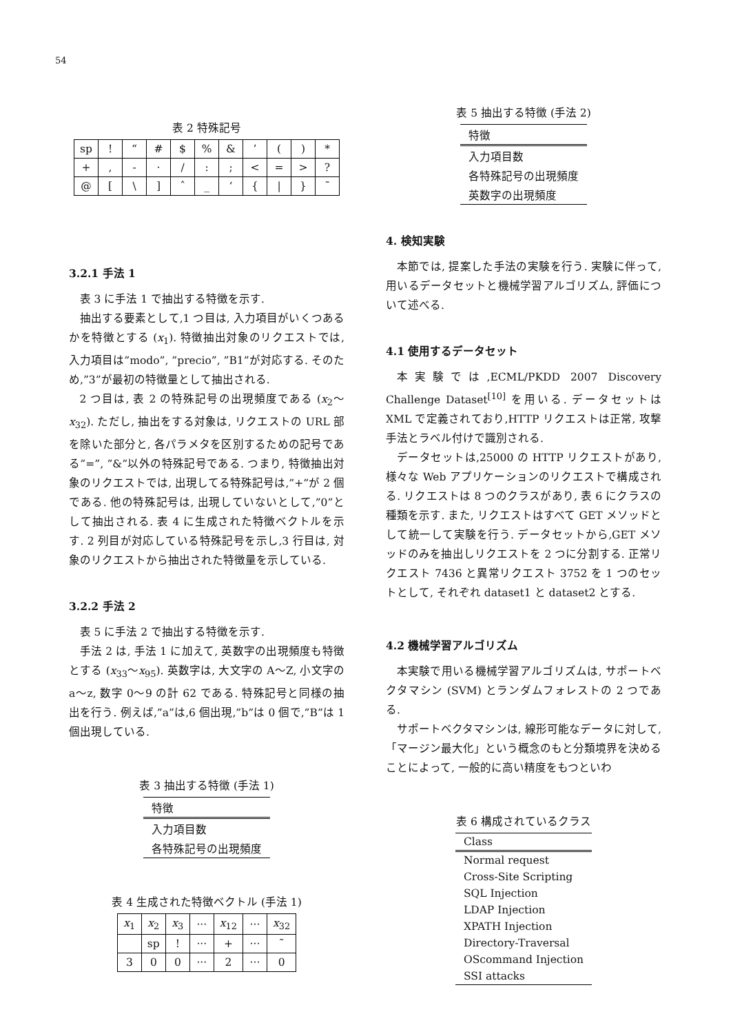54
表 2 特殊記号
| sp | ! | “ | # | $ | % | & | ’ | ( | ) | * |
| + | , | - | · | / | : | ; | < | = | > | ? |
| @ | [ | \ | ] | ˆ | _ | ‘ | { | / | } | ˜ |
3.2.1 手法 1
表 3 に手法 1 で抽出する特徴を示す.
抽出する要素として,1 つ目は, 入力項目がいくつあるかを特徴とする (x<sub>1</sub>). 特徴抽出対象のリクエストでは, 入力項目は”modo”, ”precio”, ”B1”が対応する. そのため,”3”が最初の特徴量として抽出される.
2 つ目は, 表 2 の特殊記号の出現頻度である (x<sub>2</sub>〜x<sub>32</sub>). ただし, 抽出をする対象は, リクエストの URL 部を除いた部分と, 各パラメタを区別するための記号である”=”, ”&”以外の特殊記号である. つまり, 特徴抽出対象のリクエストでは, 出現してる特殊記号は,”+”が 2 個である. 他の特殊記号は, 出現していないとして,”0”として抽出される. 表 4 に生成された特徴ベクトルを示す. 2 列目が対応している特殊記号を示し,3 行目は, 対象のリクエストから抽出された特徴量を示している.
3.2.2 手法 2
表 5 に手法 2 で抽出する特徴を示す.
手法 2 は, 手法 1 に加えて, 英数字の出現頻度も特徴とする (x<sub>33</sub>〜x<sub>95</sub>). 英数字は, 大文字の A〜Z, 小文字の a〜z, 数字 0〜9 の計 62 である. 特殊記号と同様の抽出を行う. 例えば,”a”は,6 個出現,”b”は 0 個で,”B”は 1 個出現している.
表 3 抽出する特徴 (手法 1)
| 特徴 |
| --- |
| 入力項目数 |
| 各特殊記号の出現頻度 |
表 4 生成された特徴ベクトル (手法 1)
| x<sub>1</sub> | x<sub>2</sub> | x<sub>3</sub> | ··· | x<sub>12</sub> | ··· | x<sub>32</sub> |
| | sp | ! | ··· | + | ··· | ˜ |
| 3 | 0 | 0 | ··· | 2 | ··· | 0 |
表 5 抽出する特徴 (手法 2)
| 特徴 |
| --- |
| 入力項目数 |
| 各特殊記号の出現頻度 |
| 英数字の出現頻度 |
4. 検知実験
本節では, 提案した手法の実験を行う. 実験に伴って, 用いるデータセットと機械学習アルゴリズム, 評価について述べる.
4.1 使用するデータセット
本実験では,ECML/PKDD 2007 Discovery Challenge Dataset<sup>[10]</sup> を用いる. データセットは XML で定義されており,HTTP リクエストは正常, 攻撃手法とラベル付けで識別される.
データセットは,25000 の HTTP リクエストがあり, 様々な Web アプリケーションのリクエストで構成される. リクエストは 8 つのクラスがあり, 表 6 にクラスの種類を示す. また, リクエストはすべて GET メソッドとして統一して実験を行う. データセットから,GET メソッドのみを抽出しリクエストを 2 つに分割する. 正常リクエスト 7436 と異常リクエスト 3752 を 1 つのセットとして, それぞれ dataset1 と dataset2 とする.
4.2 機械学習アルゴリズム
本実験で用いる機械学習アルゴリズムは, サポートベクタマシン (SVM) とランダムフォレストの 2 つである.
サポートベクタマシンは, 線形可能なデータに対して,「マージン最大化」という概念のもと分類境界を決めることによって, 一般的に高い精度をもつといわ
表 6 構成されているクラス
| Class |
| --- |
| Normal request |
| Cross-Site Scripting |
| SQL Injection |
| LDAP Injection |
| XPATH Injection |
| Directory-Traversal |
| OScommand Injection |
| SSI attacks |